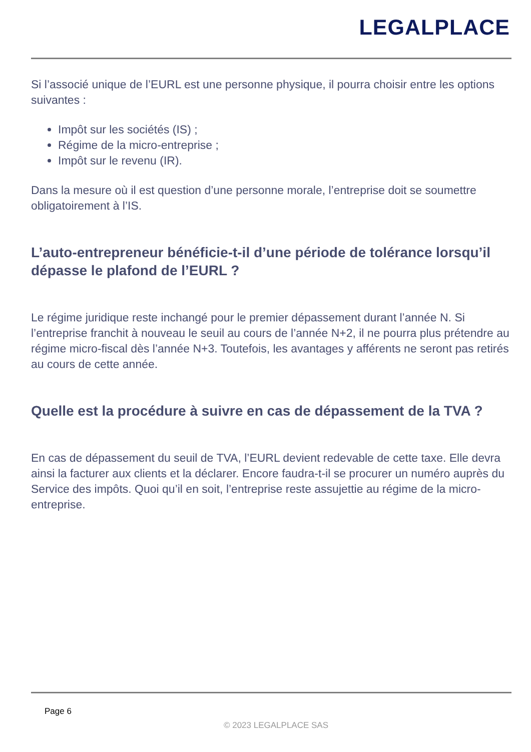LEGALPLACE
Si l’associé unique de l’EURL est une personne physique, il pourra choisir entre les options suivantes :
Impôt sur les sociétés (IS) ;
Régime de la micro-entreprise ;
Impôt sur le revenu (IR).
Dans la mesure où il est question d’une personne morale, l’entreprise doit se soumettre obligatoirement à l’IS.
L’auto-entrepreneur bénéficie-t-il d’une période de tolérance lorsqu’il dépasse le plafond de l’EURL ?
Le régime juridique reste inchangé pour le premier dépassement durant l’année N. Si l’entreprise franchit à nouveau le seuil au cours de l’année N+2, il ne pourra plus prétendre au régime micro-fiscal dès l’année N+3. Toutefois, les avantages y afférents ne seront pas retirés au cours de cette année.
Quelle est la procédure à suivre en cas de dépassement de la TVA ?
En cas de dépassement du seuil de TVA, l’EURL devient redevable de cette taxe. Elle devra ainsi la facturer aux clients et la déclarer. Encore faudra-t-il se procurer un numéro auprès du Service des impôts. Quoi qu’il en soit, l’entreprise reste assujettie au régime de la micro-entreprise.
Page 6
© 2023 LEGALPLACE SAS